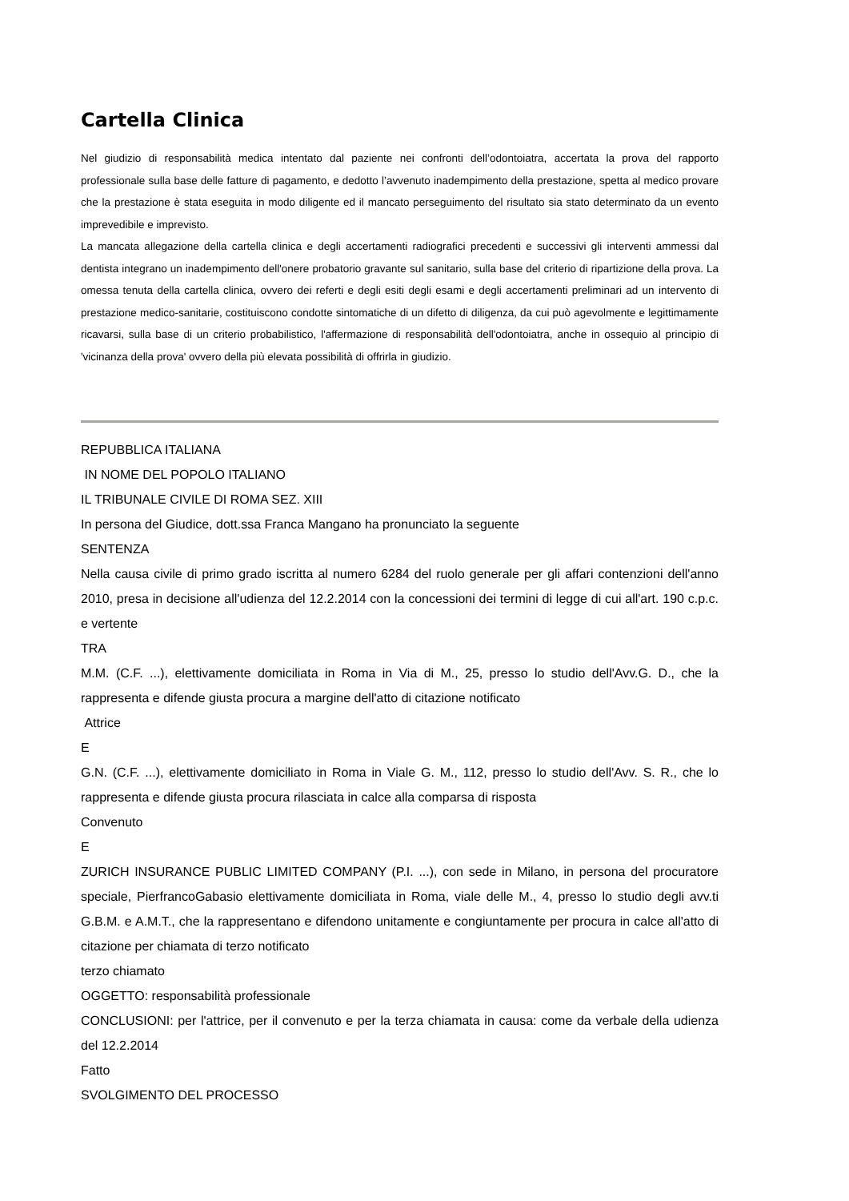Cartella Clinica
Nel giudizio di responsabilità medica intentato dal paziente nei confronti dell’odontoiatra, accertata la prova del rapporto professionale sulla base delle fatture di pagamento, e dedotto l’avvenuto inadempimento della prestazione, spetta al medico provare che la prestazione è stata eseguita in modo diligente ed il mancato perseguimento del risultato sia stato determinato da un evento imprevedibile e imprevisto.
La mancata allegazione della cartella clinica e degli accertamenti radiografici precedenti e successivi gli interventi ammessi dal dentista integrano un inadempimento dell'onere probatorio gravante sul sanitario, sulla base del criterio di ripartizione della prova. La omessa tenuta della cartella clinica, ovvero dei referti e degli esiti degli esami e degli accertamenti preliminari ad un intervento di prestazione medico-sanitarie, costituiscono condotte sintomatiche di un difetto di diligenza, da cui può agevolmente e legittimamente ricavarsi, sulla base di un criterio probabilistico, l'affermazione di responsabilità dell'odontoiatra, anche in ossequio al principio di 'vicinanza della prova' ovvero della più elevata possibilità di offrirla in giudizio.
REPUBBLICA ITALIANA
IN NOME DEL POPOLO ITALIANO
IL TRIBUNALE CIVILE DI ROMA SEZ. XIII
In persona del Giudice, dott.ssa Franca Mangano ha pronunciato la seguente
SENTENZA
Nella causa civile di primo grado iscritta al numero 6284 del ruolo generale per gli affari contenzioni dell'anno 2010, presa in decisione all'udienza del 12.2.2014 con la concessioni dei termini di legge di cui all'art. 190 c.p.c. e vertente
TRA
M.M. (C.F. ...), elettivamente domiciliata in Roma in Via di M., 25, presso lo studio dell'Avv.G. D., che la rappresenta e difende giusta procura a margine dell'atto di citazione notificato
Attrice
E
G.N. (C.F. ...), elettivamente domiciliato in Roma in Viale G. M., 112, presso lo studio dell'Avv. S. R., che lo rappresenta e difende giusta procura rilasciata in calce alla comparsa di risposta
Convenuto
E
ZURICH INSURANCE PUBLIC LIMITED COMPANY (P.I. ...), con sede in Milano, in persona del procuratore speciale, PierfrancoGabasio elettivamente domiciliata in Roma, viale delle M., 4, presso lo studio degli avv.ti G.B.M. e A.M.T., che la rappresentano e difendono unitamente e congiuntamente per procura in calce all'atto di citazione per chiamata di terzo notificato
terzo chiamato
OGGETTO: responsabilità professionale
CONCLUSIONI: per l'attrice, per il convenuto e per la terza chiamata in causa: come da verbale della udienza del 12.2.2014
Fatto
SVOLGIMENTO DEL PROCESSO